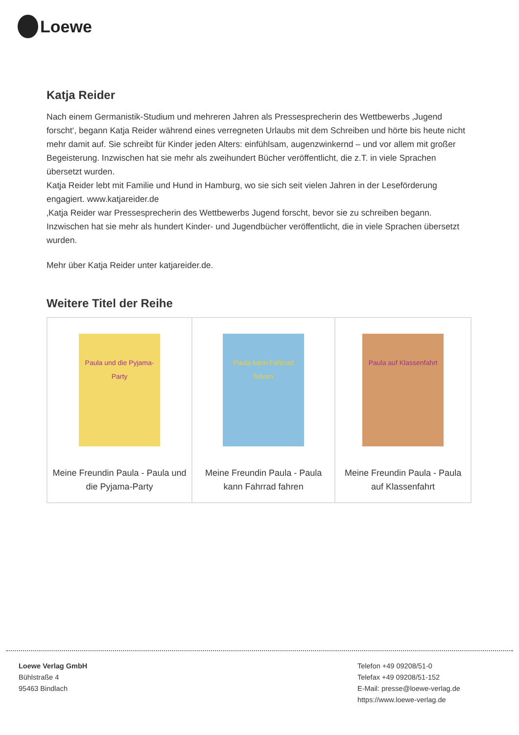Loewe
Katja Reider
Nach einem Germanistik-Studium und mehreren Jahren als Pressesprecherin des Wettbewerbs ‚Jugend forscht‘, begann Katja Reider während eines verregneten Urlaubs mit dem Schreiben und hörte bis heute nicht mehr damit auf. Sie schreibt für Kinder jeden Alters: einfühlsam, augenzwinkernd – und vor allem mit großer Begeisterung. Inzwischen hat sie mehr als zweihundert Bücher veröffentlicht, die z.T. in viele Sprachen übersetzt wurden.
Katja Reider lebt mit Familie und Hund in Hamburg, wo sie sich seit vielen Jahren in der Leseförderung engagiert. www.katjareider.de
‚Katja Reider war Pressesprecherin des Wettbewerbs Jugend forscht, bevor sie zu schreiben begann. Inzwischen hat sie mehr als hundert Kinder- und Jugendbücher veröffentlicht, die in viele Sprachen übersetzt wurden.
Mehr über Katja Reider unter katjareider.de.
Weitere Titel der Reihe
| Paula und die Pyjama-Party Meine Freundin Paula - Paula und die Pyjama-Party | Paula kann Fahrrad fahren Meine Freundin Paula - Paula kann Fahrrad fahren | Paula auf Klassenfahrt Meine Freundin Paula - Paula auf Klassenfahrt |
Loewe Verlag GmbH
Bühlstraße 4
95463 Bindlach
Telefon +49 09208/51-0
Telefax +49 09208/51-152
E-Mail: presse@loewe-verlag.de
https://www.loewe-verlag.de